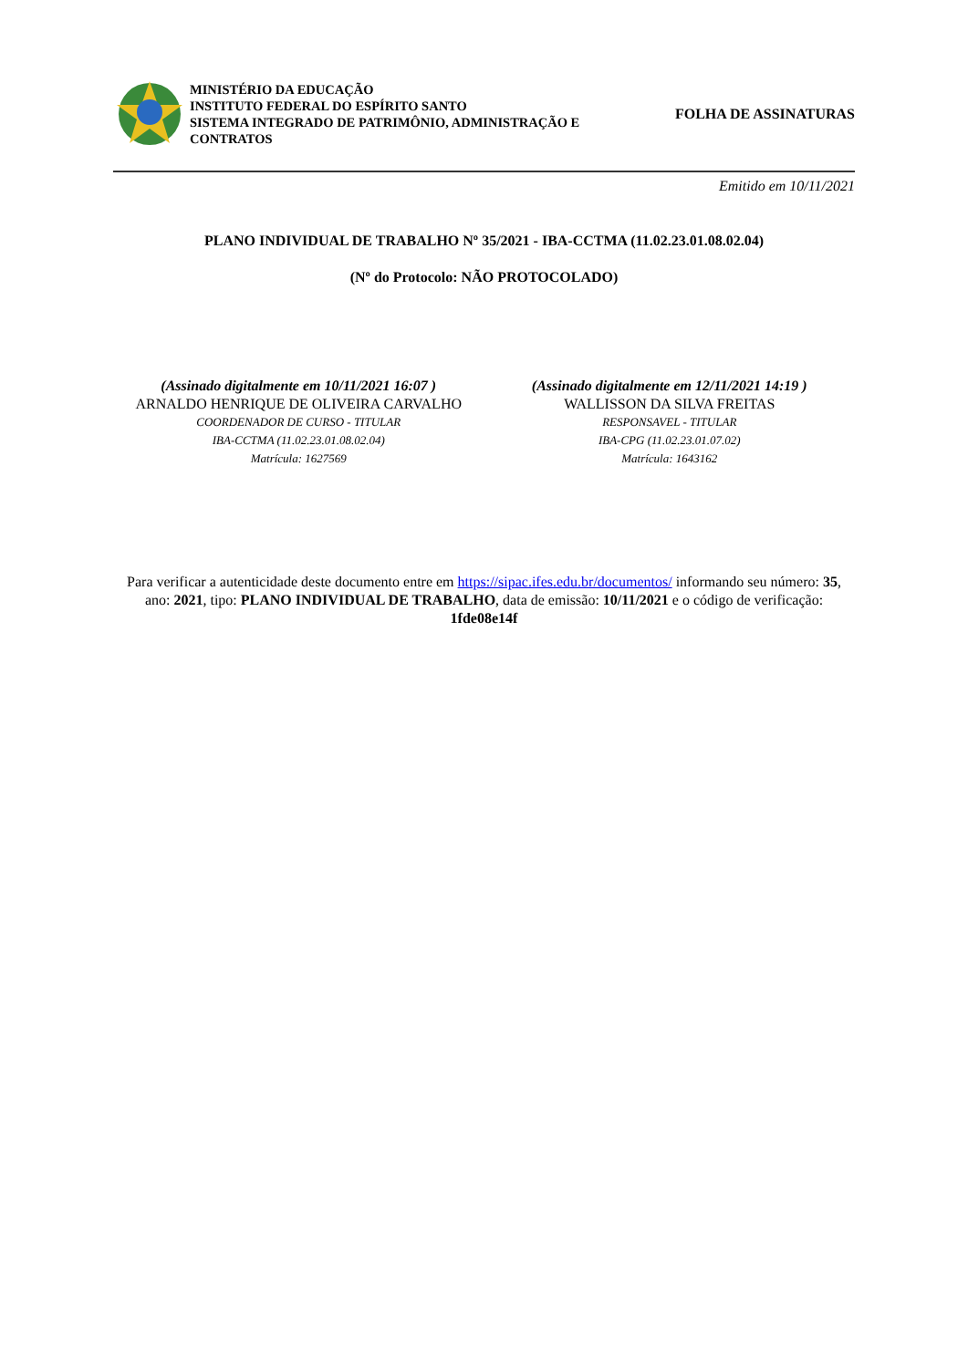MINISTÉRIO DA EDUCAÇÃO
INSTITUTO FEDERAL DO ESPÍRITO SANTO
SISTEMA INTEGRADO DE PATRIMÔNIO, ADMINISTRAÇÃO E CONTRATOS
FOLHA DE ASSINATURAS
Emitido em 10/11/2021
PLANO INDIVIDUAL DE TRABALHO Nº 35/2021 - IBA-CCTMA (11.02.23.01.08.02.04)
(Nº do Protocolo: NÃO PROTOCOLADO)
(Assinado digitalmente em 10/11/2021 16:07 )
ARNALDO HENRIQUE DE OLIVEIRA CARVALHO
COORDENADOR DE CURSO - TITULAR
IBA-CCTMA (11.02.23.01.08.02.04)
Matrícula: 1627569
(Assinado digitalmente em 12/11/2021 14:19 )
WALLISSON DA SILVA FREITAS
RESPONSAVEL - TITULAR
IBA-CPG (11.02.23.01.07.02)
Matrícula: 1643162
Para verificar a autenticidade deste documento entre em https://sipac.ifes.edu.br/documentos/ informando seu número: 35, ano: 2021, tipo: PLANO INDIVIDUAL DE TRABALHO, data de emissão: 10/11/2021 e o código de verificação: 1fde08e14f